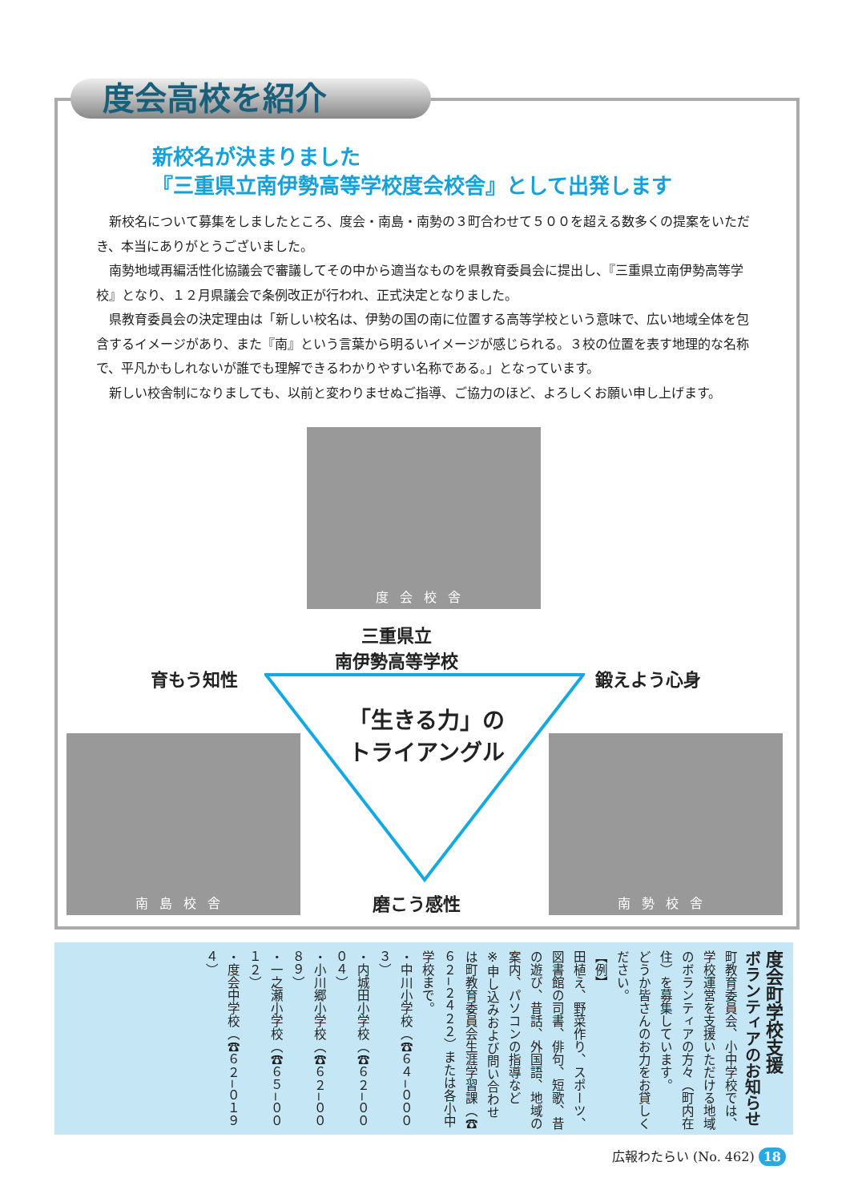度会高校を紹介
新校名が決まりました
『三重県立南伊勢高等学校度会校舎』として出発します
新校名について募集をしましたところ、度会・南島・南勢の３町合わせて５００を超える数多くの提案をいただき、本当にありがとうございました。
南勢地域再編活性化協議会で審議してその中から適当なものを県教育委員会に提出し、『三重県立南伊勢高等学校』となり、１２月県議会で条例改正が行われ、正式決定となりました。
県教育委員会の決定理由は「新しい校名は、伊勢の国の南に位置する高等学校という意味で、広い地域全体を包含するイメージがあり、また『南』という言葉から明るいイメージが感じられる。３校の位置を表す地理的な名称で、平凡かもしれないが誰でも理解できるわかりやすい名称である。」となっています。
新しい校舎制になりましても、以前と変わりませぬご指導、ご協力のほど、よろしくお願い申し上げます。
度会校舎
三重県立
南伊勢高等学校
育もう知性 鍛えよう心身
「生きる力」の
トライアングル
南島校舎 南勢校舎
磨こう感性
度会町学校支援
ボランティアのお知らせ
町教育委員会、小中学校では、学校運営を支援いただける地域のボランティアの方々（町内在住）を募集しています。
どうか皆さんのお力をお貸しください。
【例】
田植え、野菜作り、スポーツ、図書館の司書、俳句、短歌、昔の遊び、昔話、外国語、地域の案内、パソコンの指導など
※申し込みおよび問い合わせは町教育委員会生涯学習課（☎６２−２４２２）または各小中学校まで。
・中川小学校（☎６４−０００３）
・内城田小学校（☎６２−０００４）
・小川郷小学校（☎６２−００８９）
・一之瀬小学校（☎６５−００１２）
・度会中学校（☎６２−０１９４）
広報わたらい (No. 462) 18